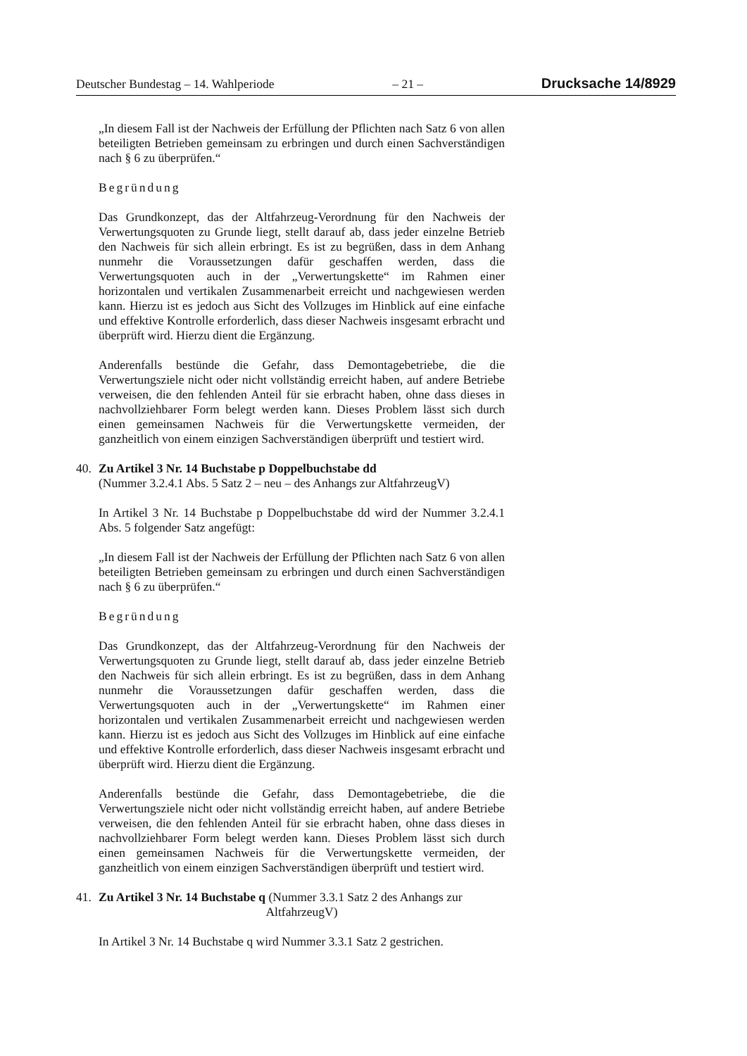Deutscher Bundestag – 14. Wahlperiode – 21 – Drucksache 14/8929
„In diesem Fall ist der Nachweis der Erfüllung der Pflichten nach Satz 6 von allen beteiligten Betrieben gemeinsam zu erbringen und durch einen Sachverständigen nach § 6 zu überprüfen.“
Begründung
Das Grundkonzept, das der Altfahrzeug-Verordnung für den Nachweis der Verwertungsquoten zu Grunde liegt, stellt darauf ab, dass jeder einzelne Betrieb den Nachweis für sich allein erbringt. Es ist zu begrüßen, dass in dem Anhang nunmehr die Voraussetzungen dafür geschaffen werden, dass die Verwertungsquoten auch in der „Verwertungskette“ im Rahmen einer horizontalen und vertikalen Zusammenarbeit erreicht und nachgewiesen werden kann. Hierzu ist es jedoch aus Sicht des Vollzuges im Hinblick auf eine einfache und effektive Kontrolle erforderlich, dass dieser Nachweis insgesamt erbracht und überprüft wird. Hierzu dient die Ergänzung.
Anderenfalls bestünde die Gefahr, dass Demontagebetriebe, die die Verwertungsziele nicht oder nicht vollständig erreicht haben, auf andere Betriebe verweisen, die den fehlenden Anteil für sie erbracht haben, ohne dass dieses in nachvollziehbarer Form belegt werden kann. Dieses Problem lässt sich durch einen gemeinsamen Nachweis für die Verwertungskette vermeiden, der ganzheitlich von einem einzigen Sachverständigen überprüft und testiert wird.
40. Zu Artikel 3 Nr. 14 Buchstabe p Doppelbuchstabe dd
(Nummer 3.2.4.1 Abs. 5 Satz 2 – neu – des Anhangs zur AltfahrzeugV)
In Artikel 3 Nr. 14 Buchstabe p Doppelbuchstabe dd wird der Nummer 3.2.4.1 Abs. 5 folgender Satz angefügt:
„In diesem Fall ist der Nachweis der Erfüllung der Pflichten nach Satz 6 von allen beteiligten Betrieben gemeinsam zu erbringen und durch einen Sachverständigen nach § 6 zu überprüfen.“
Begründung
Das Grundkonzept, das der Altfahrzeug-Verordnung für den Nachweis der Verwertungsquoten zu Grunde liegt, stellt darauf ab, dass jeder einzelne Betrieb den Nachweis für sich allein erbringt. Es ist zu begrüßen, dass in dem Anhang nunmehr die Voraussetzungen dafür geschaffen werden, dass die Verwertungsquoten auch in der „Verwertungskette“ im Rahmen einer horizontalen und vertikalen Zusammenarbeit erreicht und nachgewiesen werden kann. Hierzu ist es jedoch aus Sicht des Vollzuges im Hinblick auf eine einfache und effektive Kontrolle erforderlich, dass dieser Nachweis insgesamt erbracht und überprüft wird. Hierzu dient die Ergänzung.
Anderenfalls bestünde die Gefahr, dass Demontagebetriebe, die die Verwertungsziele nicht oder nicht vollständig erreicht haben, auf andere Betriebe verweisen, die den fehlenden Anteil für sie erbracht haben, ohne dass dieses in nachvollziehbarer Form belegt werden kann. Dieses Problem lässt sich durch einen gemeinsamen Nachweis für die Verwertungskette vermeiden, der ganzheitlich von einem einzigen Sachverständigen überprüft und testiert wird.
41. Zu Artikel 3 Nr. 14 Buchstabe q (Nummer 3.3.1 Satz 2 des Anhangs zur
AltfahrzeugV)
In Artikel 3 Nr. 14 Buchstabe q wird Nummer 3.3.1 Satz 2 gestrichen.